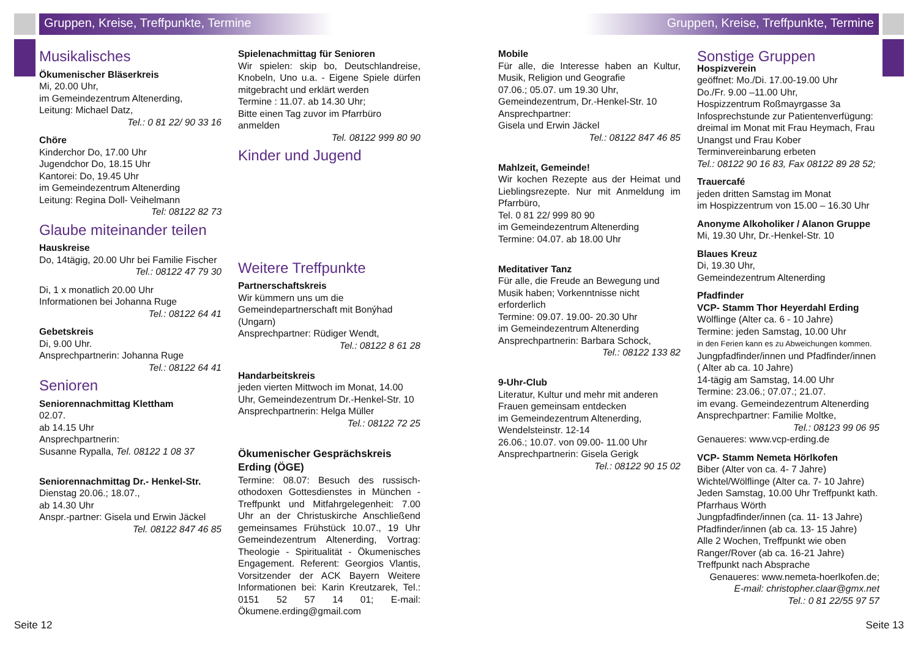Gruppen, Kreise, Treffpunkte, Termine
Gruppen, Kreise, Treffpunkte, Termine
Musikalisches
Ökumenischer Bläserkreis
Mi, 20.00 Uhr,
im Gemeindezentrum Altenerding,
Leitung: Michael Datz,
Tel.: 0 81 22/ 90 33 16
Chöre
Kinderchor Do, 17.00 Uhr
Jugendchor Do, 18.15 Uhr
Kantorei: Do, 19.45 Uhr
im Gemeindezentrum Altenerding
Leitung: Regina Doll- Veihelmann
Tel: 08122 82 73
Glaube miteinander teilen
Hauskreise
Do, 14tägig, 20.00 Uhr bei Familie Fischer
Tel.: 08122 47 79 30
Di, 1 x monatlich 20.00 Uhr
Informationen bei Johanna Ruge
Tel.: 08122 64 41
Gebetskreis
Di, 9.00 Uhr.
Ansprechpartnerin: Johanna Ruge
Tel.: 08122 64 41
Senioren
Seniorennachmittag Klettham
02.07.
ab 14.15 Uhr
Ansprechpartnerin:
Susanne Rypalla, Tel. 08122 1 08 37
Seniorennachmittag Dr.- Henkel-Str.
Dienstag 20.06.; 18.07.,
ab 14.30 Uhr
Anspr.-partner: Gisela und Erwin Jäckel
Tel. 08122 847 46 85
Spielenachmittag für Senioren
Wir spielen: skip bo, Deutschlandreise, Knobeln, Uno u.a. - Eigene Spiele dürfen mitgebracht und erklärt werden
Termine : 11.07. ab 14.30 Uhr;
Bitte einen Tag zuvor im Pfarrbüro anmelden
Tel. 08122 999 80 90
Kinder und Jugend
Weitere Treffpunkte
Partnerschaftskreis
Wir kümmern uns um die Gemeindepartnerschaft mit Bonýhad (Ungarn)
Ansprechpartner: Rüdiger Wendt,
Tel.: 08122 8 61 28
Handarbeitskreis
jeden vierten Mittwoch im Monat, 14.00 Uhr, Gemeindezentrum Dr.-Henkel-Str. 10 Ansprechpartnerin: Helga Müller
Tel.: 08122 72 25
Ökumenischer Gesprächskreis Erding (ÖGE)
Termine: 08.07: Besuch des russisch-othodoxen Gottesdienstes in München - Treffpunkt und Mitfahrgelegenheit: 7.00 Uhr an der Christuskirche Anschließend gemeinsames Frühstück 10.07., 19 Uhr Gemeindezentrum Altenerding, Vortrag: Theologie - Spiritualität - Ökumenisches Engagement. Referent: Georgios Vlantis, Vorsitzender der ACK Bayern Weitere Informationen bei: Karin Kreutzarek, Tel.: 0151 52 57 14 01; E-mail: Ökumene.erding@gmail.com
Mobile
Für alle, die Interesse haben an Kultur, Musik, Religion und Geografie
07.06.; 05.07. um 19.30 Uhr,
Gemeindezentrum, Dr.-Henkel-Str. 10
Ansprechpartner:
Gisela und Erwin Jäckel
Tel.: 08122 847 46 85
Mahlzeit, Gemeinde!
Wir kochen Rezepte aus der Heimat und Lieblingsrezepte. Nur mit Anmeldung im Pfarrbüro,
Tel. 0 81 22/ 999 80 90
im Gemeindezentrum Altenerding
Termine: 04.07. ab 18.00 Uhr
Meditativer Tanz
Für alle, die Freude an Bewegung und Musik haben; Vorkenntnisse nicht erforderlich
Termine: 09.07. 19.00- 20.30 Uhr
im Gemeindezentrum Altenerding
Ansprechpartnerin: Barbara Schock,
Tel.: 08122 133 82
9-Uhr-Club
Literatur, Kultur und mehr mit anderen Frauen gemeinsam entdecken
im Gemeindezentrum Altenerding,
Wendelsteinstr. 12-14
26.06.; 10.07. von 09.00- 11.00 Uhr
Ansprechpartnerin: Gisela Gerigk
Tel.: 08122 90 15 02
Sonstige Gruppen
Hospizverein
geöffnet: Mo./Di. 17.00-19.00 Uhr
Do./Fr. 9.00 –11.00 Uhr,
Hospizzentrum Roßmayrgasse 3a
Infosprechstunde zur Patientenverfügung: dreimal im Monat mit Frau Heymach, Frau Unangst und Frau Kober
Terminvereinbarung erbeten
Tel.: 08122 90 16 83, Fax 08122 89 28 52;
Trauercafé
jeden dritten Samstag im Monat
im Hospizzentrum von 15.00 – 16.30 Uhr
Anonyme Alkoholiker / Alanon Gruppe
Mi, 19.30 Uhr, Dr.-Henkel-Str. 10
Blaues Kreuz
Di, 19.30 Uhr,
Gemeindezentrum Altenerding
Pfadfinder
VCP- Stamm Thor Heyerdahl Erding
Wölflinge (Alter ca. 6 - 10 Jahre)
Termine: jeden Samstag, 10.00 Uhr
in den Ferien kann es zu Abweichungen kommen.
Jungpfadfinder/innen und Pfadfinder/innen ( Alter ab ca. 10 Jahre)
14-tägig am Samstag, 14.00 Uhr
Termine: 23.06.; 07.07.; 21.07.
im evang. Gemeindezentrum Altenerding
Ansprechpartner: Familie Moltke,
Tel.: 08123 99 06 95
Genaueres: www.vcp-erding.de
VCP- Stamm Nemeta Hörlkofen
Biber (Alter von ca. 4- 7 Jahre)
Wichtel/Wölflinge (Alter ca. 7- 10 Jahre)
Jeden Samstag, 10.00 Uhr Treffpunkt kath. Pfarrhaus Wörth
Jungpfadfinder/innen (ca. 11- 13 Jahre)
Pfadfinder/innen (ab ca. 13- 15 Jahre)
Alle 2 Wochen, Treffpunkt wie oben
Ranger/Rover (ab ca. 16-21 Jahre)
Treffpunkt nach Absprache
Genaueres: www.nemeta-hoerlkofen.de;
E-mail: christopher.claar@gmx.net
Tel.: 0 81 22/55 97 57
Seite 12 Seite 13